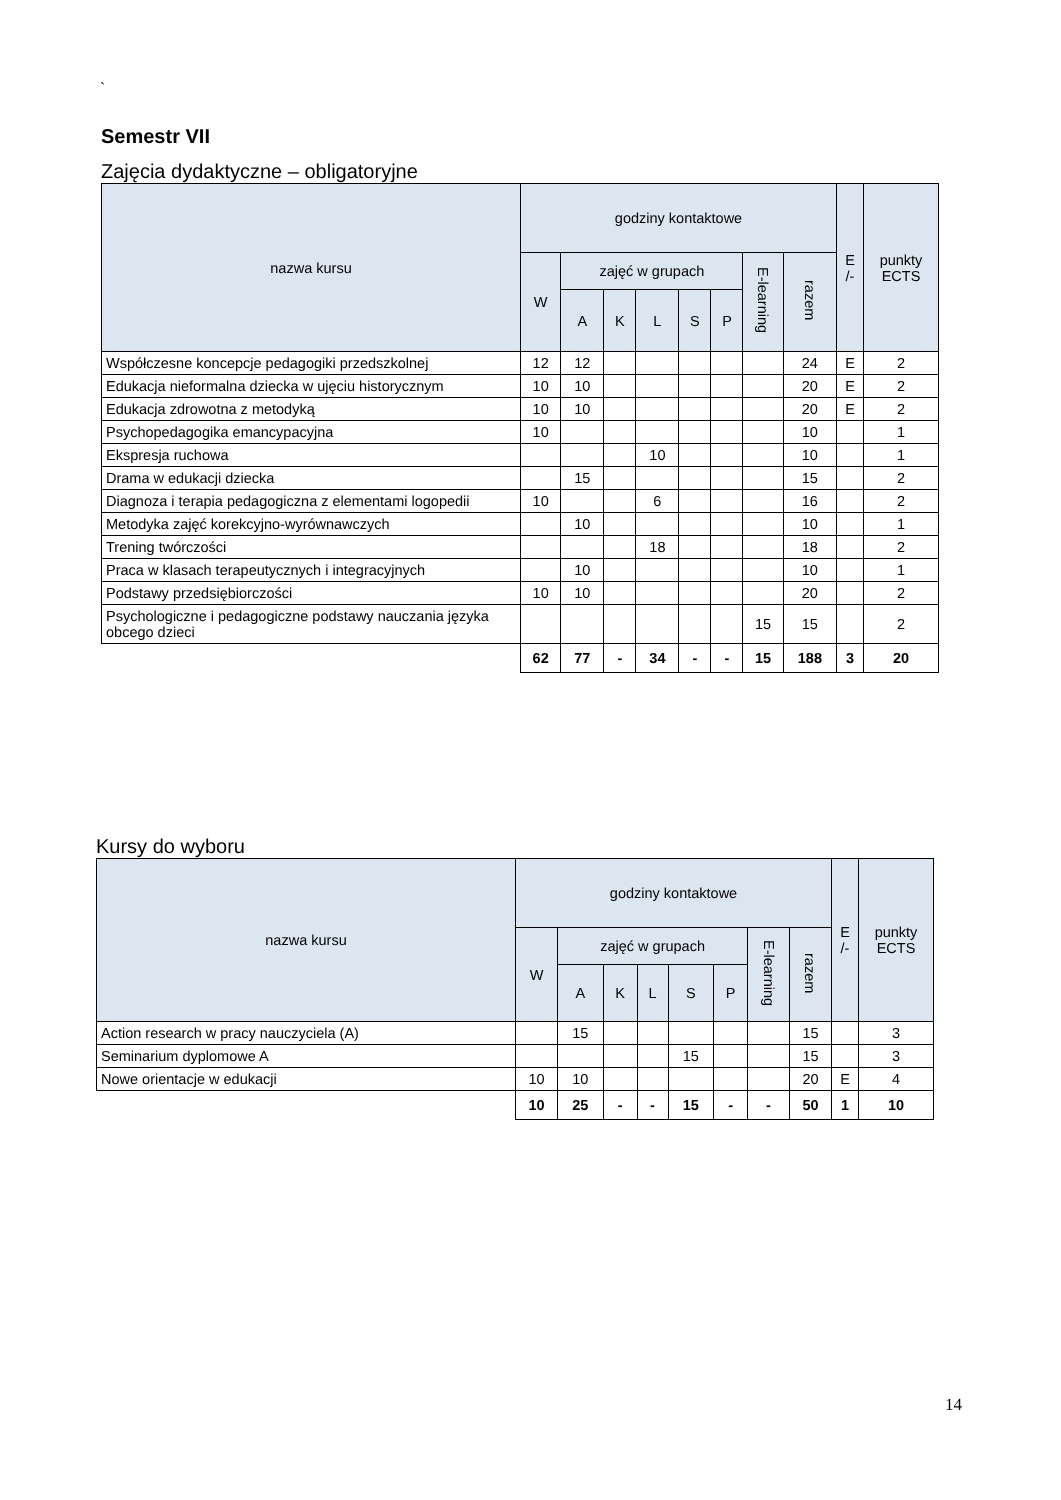`
Semestr VII
Zajęcia dydaktyczne – obligatoryjne
| nazwa kursu | godziny kontaktowe | | | | | | | | E /- | punkty ECTS |
| --- | --- | --- | --- | --- | --- | --- | --- | --- | --- | --- |
| | W | zajęć w grupach | | | | | E-learning | razem | | |
| | | A | K | L | S | P | | | | |
| Współczesne koncepcje pedagogiki przedszkolnej | 12 | 12 | | | | | | 24 | E | 2 |
| Edukacja nieformalna dziecka w ujęciu historycznym | 10 | 10 | | | | | | 20 | E | 2 |
| Edukacja zdrowotna z metodyką | 10 | 10 | | | | | | 20 | E | 2 |
| Psychopedagogika emancypacyjna | 10 | | | | | | | 10 | | 1 |
| Ekspresja ruchowa | | | | 10 | | | | 10 | | 1 |
| Drama w edukacji dziecka | | 15 | | | | | | 15 | | 2 |
| Diagnoza i terapia pedagogiczna z elementami logopedii | 10 | | | 6 | | | | 16 | | 2 |
| Metodyka zajęć korekcyjno-wyrównawczych | | 10 | | | | | | 10 | | 1 |
| Trening twórczości | | | | 18 | | | | 18 | | 2 |
| Praca w klasach terapeutycznych i integracyjnych | | 10 | | | | | | 10 | | 1 |
| Podstawy przedsiębiorczości | 10 | 10 | | | | | | 20 | | 2 |
| Psychologiczne i pedagogiczne podstawy nauczania języka obcego dzieci | | | | | | | 15 | 15 | | 2 |
| | 62 | 77 | - | 34 | - | - | 15 | 188 | 3 | 20 |
Kursy do wyboru
| nazwa kursu | godziny kontaktowe | | | | | | | | E /- | punkty ECTS |
| --- | --- | --- | --- | --- | --- | --- | --- | --- | --- | --- |
| | W | zajęć w grupach | | | | | E-learning | razem | | |
| | | A | K | L | S | P | | | | |
| Action research w pracy nauczyciela (A) | | 15 | | | | | | 15 | | 3 |
| Seminarium dyplomowe A | | | | | 15 | | | 15 | | 3 |
| Nowe orientacje w edukacji | 10 | 10 | | | | | | 20 | E | 4 |
| | 10 | 25 | - | - | 15 | - | - | 50 | 1 | 10 |
14